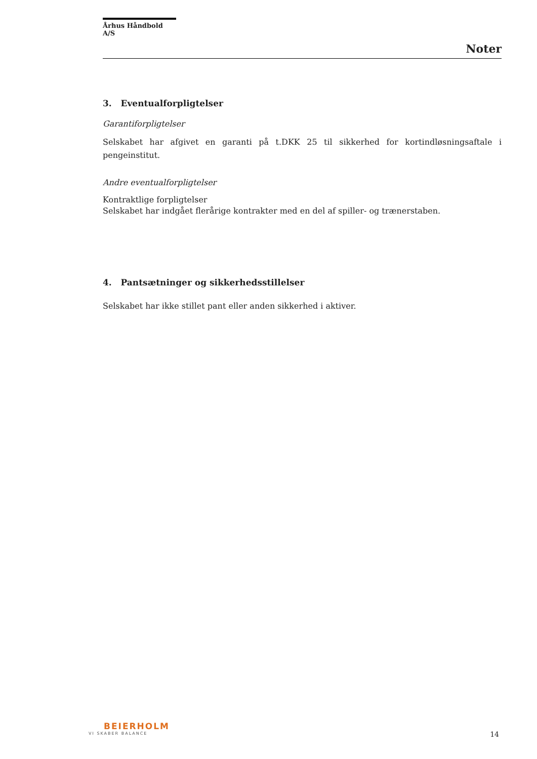Århus Håndbold A/S
Noter
3. Eventualforpligtelser
Garantiforpligtelser
Selskabet har afgivet en garanti på t.DKK 25 til sikkerhed for kortindløsningsaftale i pengeinstitut.
Andre eventualforpligtelser
Kontraktlige forpligtelser
Selskabet har indgået flerårige kontrakter med en del af spiller- og trænerstaben.
4. Pantsætninger og sikkerhedsstillelser
Selskabet har ikke stillet pant eller anden sikkerhed i aktiver.
BEIERHOLM
VI SKABER BALANCE
14